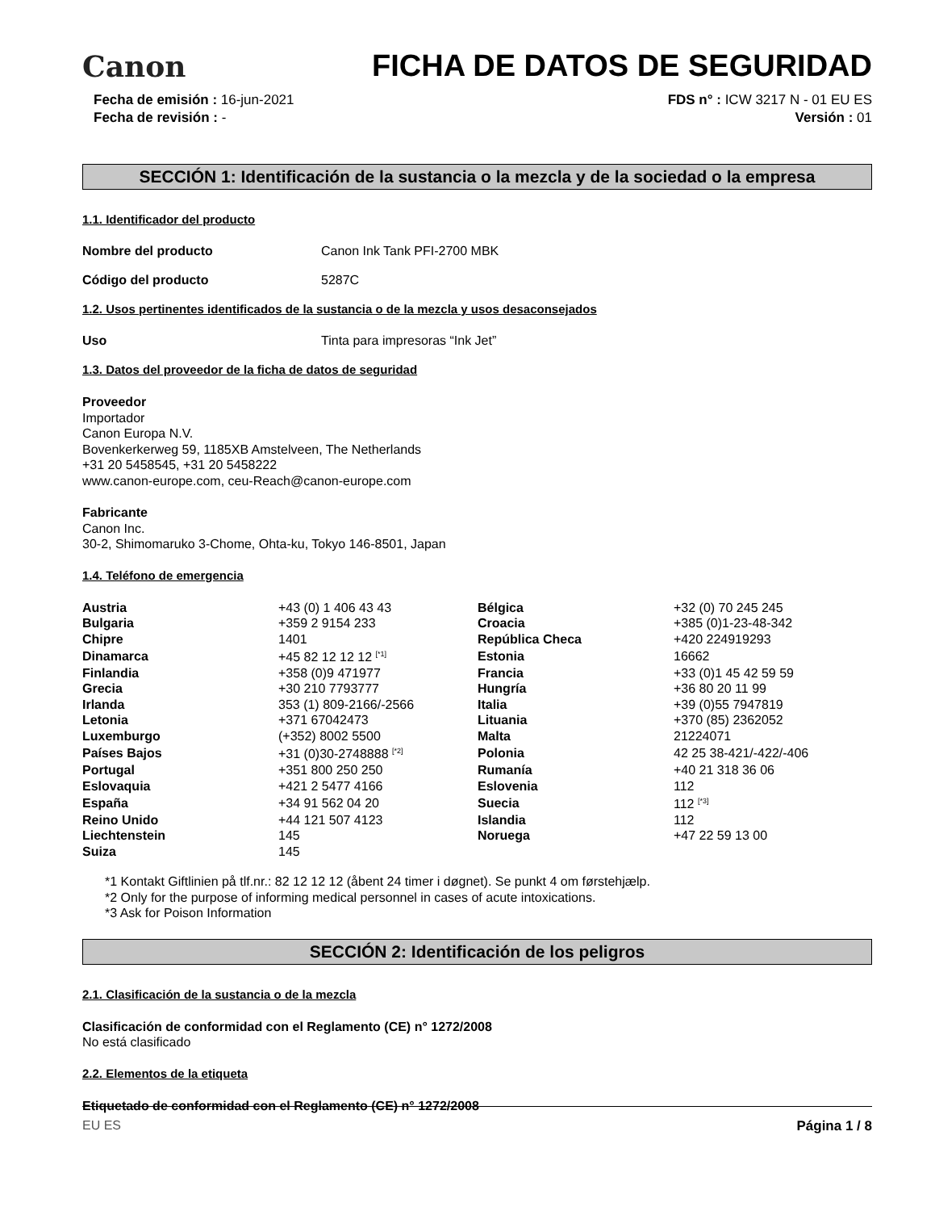Canon
FICHA DE DATOS DE SEGURIDAD
Fecha de emisión : 16-jun-2021
Fecha de revisión : -
FDS n° : ICW 3217 N - 01 EU ES
Versión : 01
SECCIÓN 1: Identificación de la sustancia o la mezcla y de la sociedad o la empresa
1.1. Identificador del producto
Nombre del producto Canon Ink Tank PFI-2700 MBK
Código del producto 5287C
1.2. Usos pertinentes identificados de la sustancia o de la mezcla y usos desaconsejados
Uso Tinta para impresoras “Ink Jet”
1.3. Datos del proveedor de la ficha de datos de seguridad
Proveedor
Importador
Canon Europa N.V.
Bovenkerkerweg 59, 1185XB Amstelveen, The Netherlands
+31 20 5458545, +31 20 5458222
www.canon-europe.com, ceu-Reach@canon-europe.com
Fabricante
Canon Inc.
30-2, Shimomaruko 3-Chome, Ohta-ku, Tokyo 146-8501, Japan
1.4. Teléfono de emergencia
| Austria | +43 (0) 1 406 43 43 | Bélgica | +32 (0) 70 245 245 |
| Bulgaria | +359 2 9154 233 | Croacia | +385 (0)1-23-48-342 |
| Chipre | 1401 | República Checa | +420 224919293 |
| Dinamarca | +45 82 12 12 12 <sup>[*1]</sup> | Estonia | 16662 |
| Finlandia | +358 (0)9 471977 | Francia | +33 (0)1 45 42 59 59 |
| Grecia | +30 210 7793777 | Hungría | +36 80 20 11 99 |
| Irlanda | 353 (1) 809-2166/-2566 | Italia | +39 (0)55 7947819 |
| Letonia | +371 67042473 | Lituania | +370 (85) 2362052 |
| Luxemburgo | (+352) 8002 5500 | Malta | 21224071 |
| Países Bajos | +31 (0)30-2748888 <sup>[*2]</sup> | Polonia | 42 25 38-421/-422/-406 |
| Portugal | +351 800 250 250 | Rumanía | +40 21 318 36 06 |
| Eslovaquia | +421 2 5477 4166 | Eslovenia | 112 |
| España | +34 91 562 04 20 | Suecia | 112 <sup>[*3]</sup> |
| Reino Unido | +44 121 507 4123 | Islandia | 112 |
| Liechtenstein | 145 | Noruega | +47 22 59 13 00 |
| Suiza | 145 | | |
*1 Kontakt Giftlinien på tlf.nr.: 82 12 12 12 (åbent 24 timer i døgnet). Se punkt 4 om førstehjælp.
*2 Only for the purpose of informing medical personnel in cases of acute intoxications.
*3 Ask for Poison Information
SECCIÓN 2: Identificación de los peligros
2.1. Clasificación de la sustancia o de la mezcla
Clasificación de conformidad con el Reglamento (CE) n° 1272/2008
No está clasificado
2.2. Elementos de la etiqueta
Etiquetado de conformidad con el Reglamento (CE) n° 1272/2008
EU ES Página 1 / 8